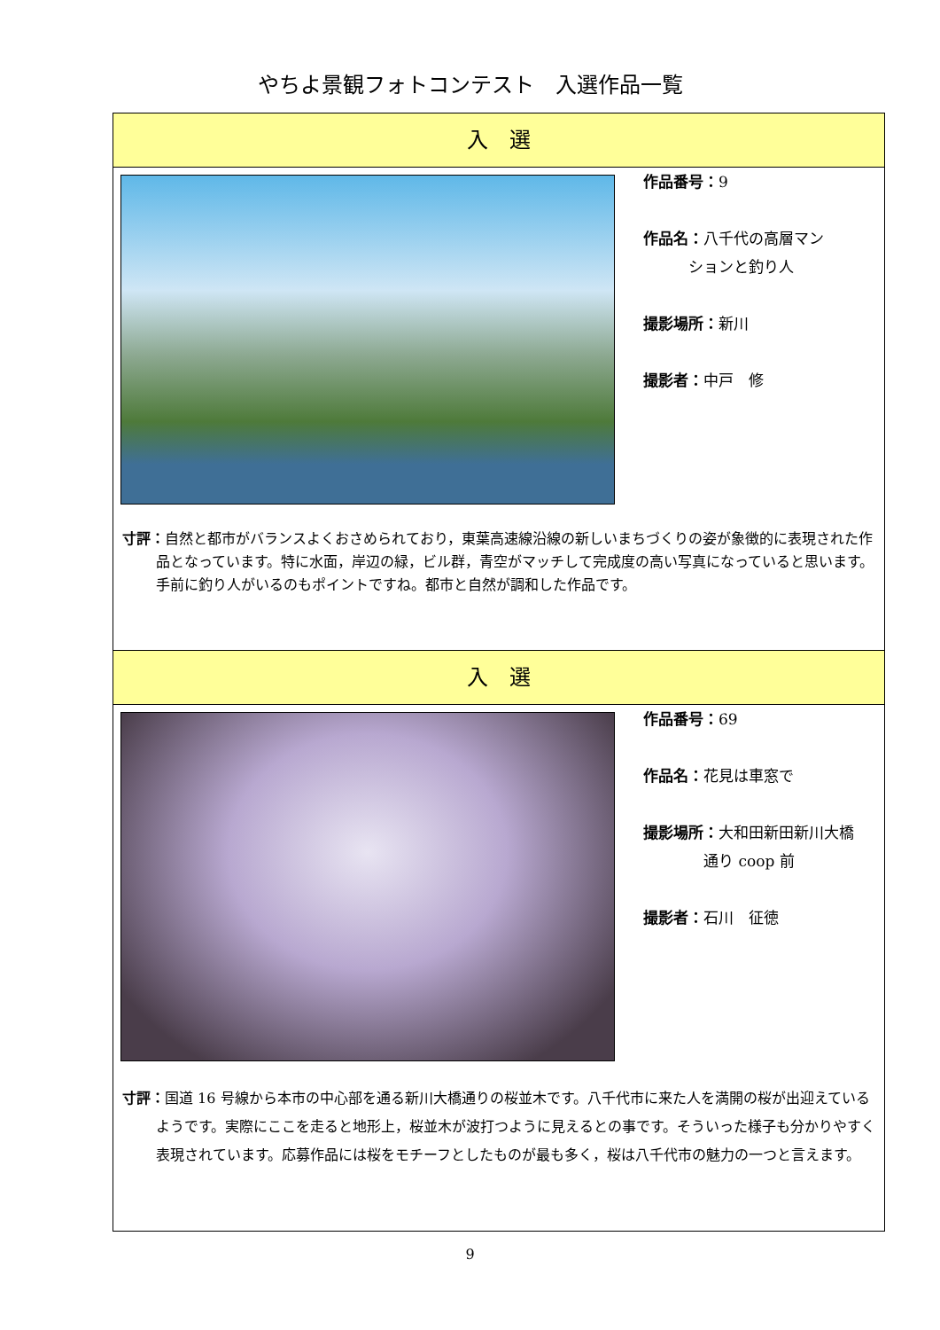やちよ景観フォトコンテスト　入選作品一覧
入　選
作品番号：9
作品名：八千代の高層マン
　　　ションと釣り人
撮影場所：新川
撮影者：中戸　修
寸評：自然と都市がバランスよくおさめられており，東葉高速線沿線の新しいまちづくりの姿が象徴的に表現された作品となっています。特に水面，岸辺の緑，ビル群，青空がマッチして完成度の高い写真になっていると思います。手前に釣り人がいるのもポイントですね。都市と自然が調和した作品です。
入　選
作品番号：69
作品名：花見は車窓で
撮影場所：大和田新田新川大橋
　　　　通り coop 前
撮影者：石川　征徳
寸評：国道 16 号線から本市の中心部を通る新川大橋通りの桜並木です。八千代市に来た人を満開の桜が出迎えているようです。実際にここを走ると地形上，桜並木が波打つように見えるとの事です。そういった様子も分かりやすく表現されています。応募作品には桜をモチーフとしたものが最も多く，桜は八千代市の魅力の一つと言えます。
9